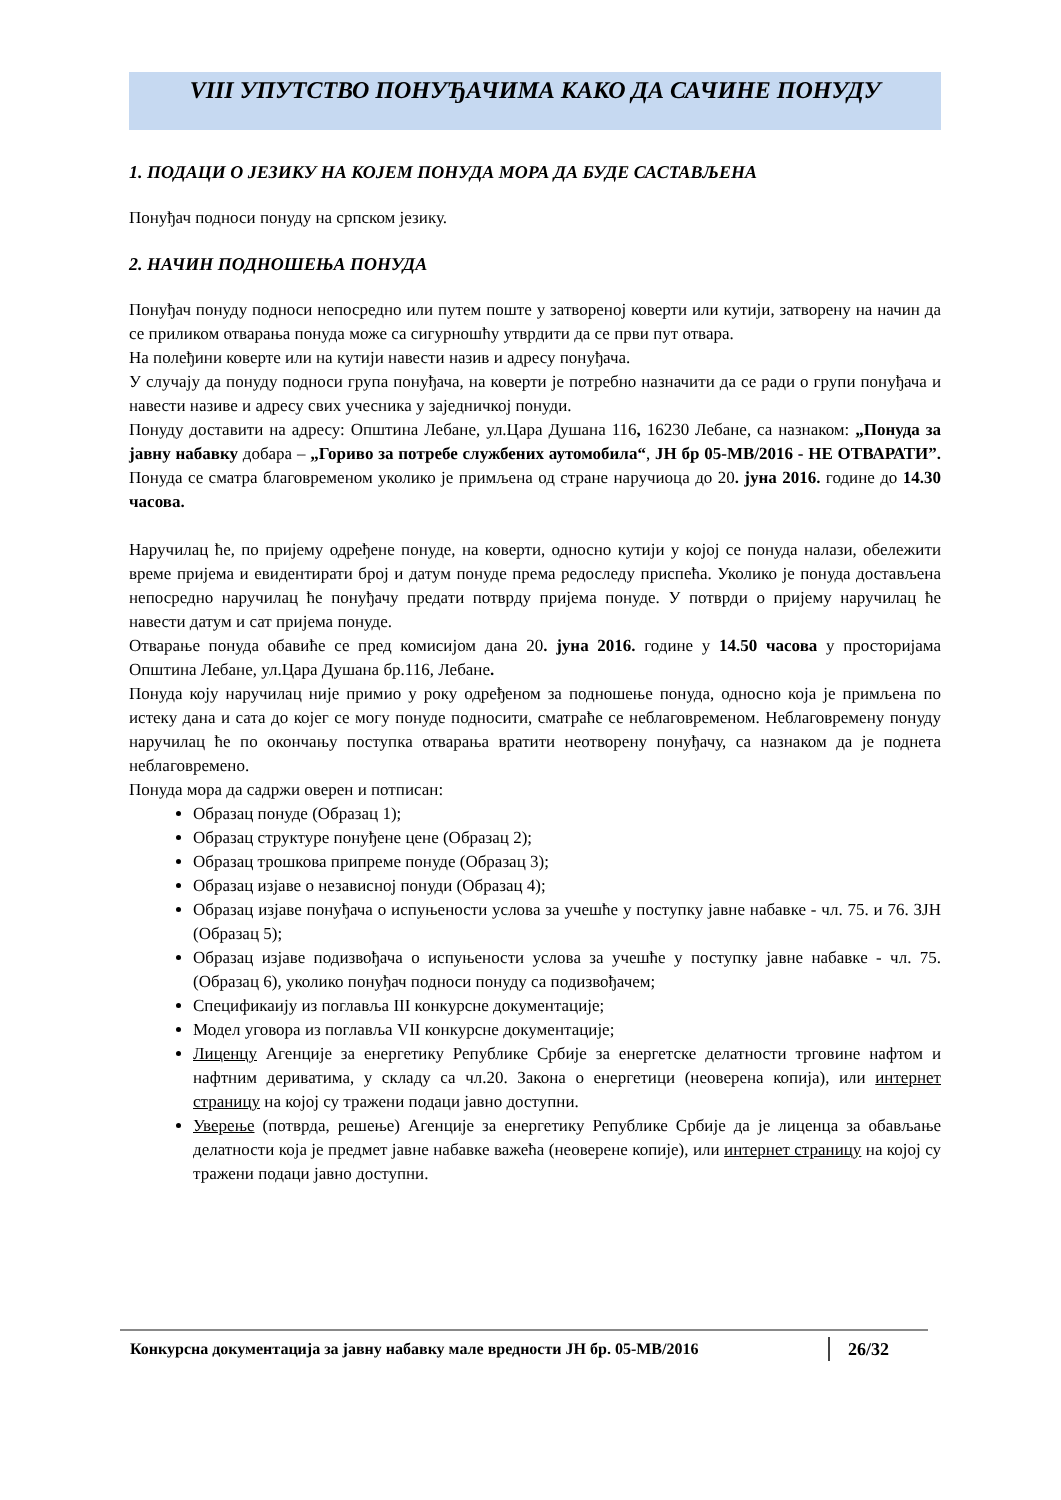VIII УПУТСТВО ПОНУЂАЧИМА КАКО ДА САЧИНЕ ПОНУДУ
1. ПОДАЦИ О ЈЕЗИКУ НА КОЈЕМ ПОНУДА МОРА ДА БУДЕ САСТАВЉЕНА
Понуђач подноси понуду на српском језику.
2. НАЧИН ПОДНОШЕЊА ПОНУДА
Понуђач понуду подноси непосредно или путем поште у затвореној коверти или кутији, затворену на начин да се приликом отварања понуда може са сигурношћу утврдити да се први пут отвара.
На полеђини коверте или на кутији навести назив и адресу понуђача.
У случају да понуду подноси група понуђача, на коверти је потребно назначити да се ради о групи понуђача и навести називе и адресу свих учесника у заједничкој понуди.
Понуду доставити на адресу: Општина Лебане, ул.Цара Душана 116, 16230 Лебане, са назнаком: „Понуда за јавну набавку добара – „Гориво за потребе службених аутомобила“, ЈН бр 05-МВ/2016 - НЕ ОТВАРАТИ”. Понуда се сматра благовременом уколико је примљена од стране наручиоца до 20. јуна 2016. године до 14.30 часова.
Наручилац ће, по пријему одређене понуде, на коверти, односно кутији у којој се понуда налази, обележити време пријема и евидентирати број и датум понуде према редоследу приспећа. Уколико је понуда достављена непосредно наручилац ће понуђачу предати потврду пријема понуде. У потврди о пријему наручилац ће навести датум и сат пријема понуде.
Отварање понуда обавиће се пред комисијом дана 20. јуна 2016. године у 14.50 часова у просторијама Општина Лебане, ул.Цара Душана бр.116, Лебане.
Понуда коју наручилац није примио у року одређеном за подношење понуда, односно која је примљена по истеку дана и сата до којег се могу понуде подносити, сматраће се неблаговременом. Неблаговремену понуду наручилац ће по окончању поступка отварања вратити неотворену понуђачу, са назнаком да је поднета неблаговремено.
Понуда мора да садржи оверен и потписан:
Образац понуде (Образац 1);
Образац структуре понуђене цене (Образац 2);
Образац трошкова припреме понуде (Образац 3);
Образац изјаве о независној понуди (Образац 4);
Образац изјаве понуђача о испуњености услова за учешће у поступку јавне набавке - чл. 75. и 76. ЗЈН (Образац 5);
Образац изјаве подизвођача о испуњености услова за учешће у поступку јавне набавке - чл. 75. (Образац 6), уколико понуђач подноси понуду са подизвођачем;
Спецификаију из поглавља III конкурсне документације;
Модел уговора из поглавља VII конкурсне документације;
Лиценцу Агенције за енергетику Републике Србије за енергетске делатности трговине нафтом и нафтним дериватима, у складу са чл.20. Закона о енергетици (неоверена копија), или интернет страницу на којој су тражени подаци јавно доступни.
Уверење (потврда, решење) Агенције за енергетику Републике Србије да је лиценца за обављање делатности која је предмет јавне набавке важећа (неоверене копије), или интернет страницу на којој су тражени подаци јавно доступни.
Конкурсна документација за јавну набавку мале вредности ЈН бр. 05-МВ/2016
26/32